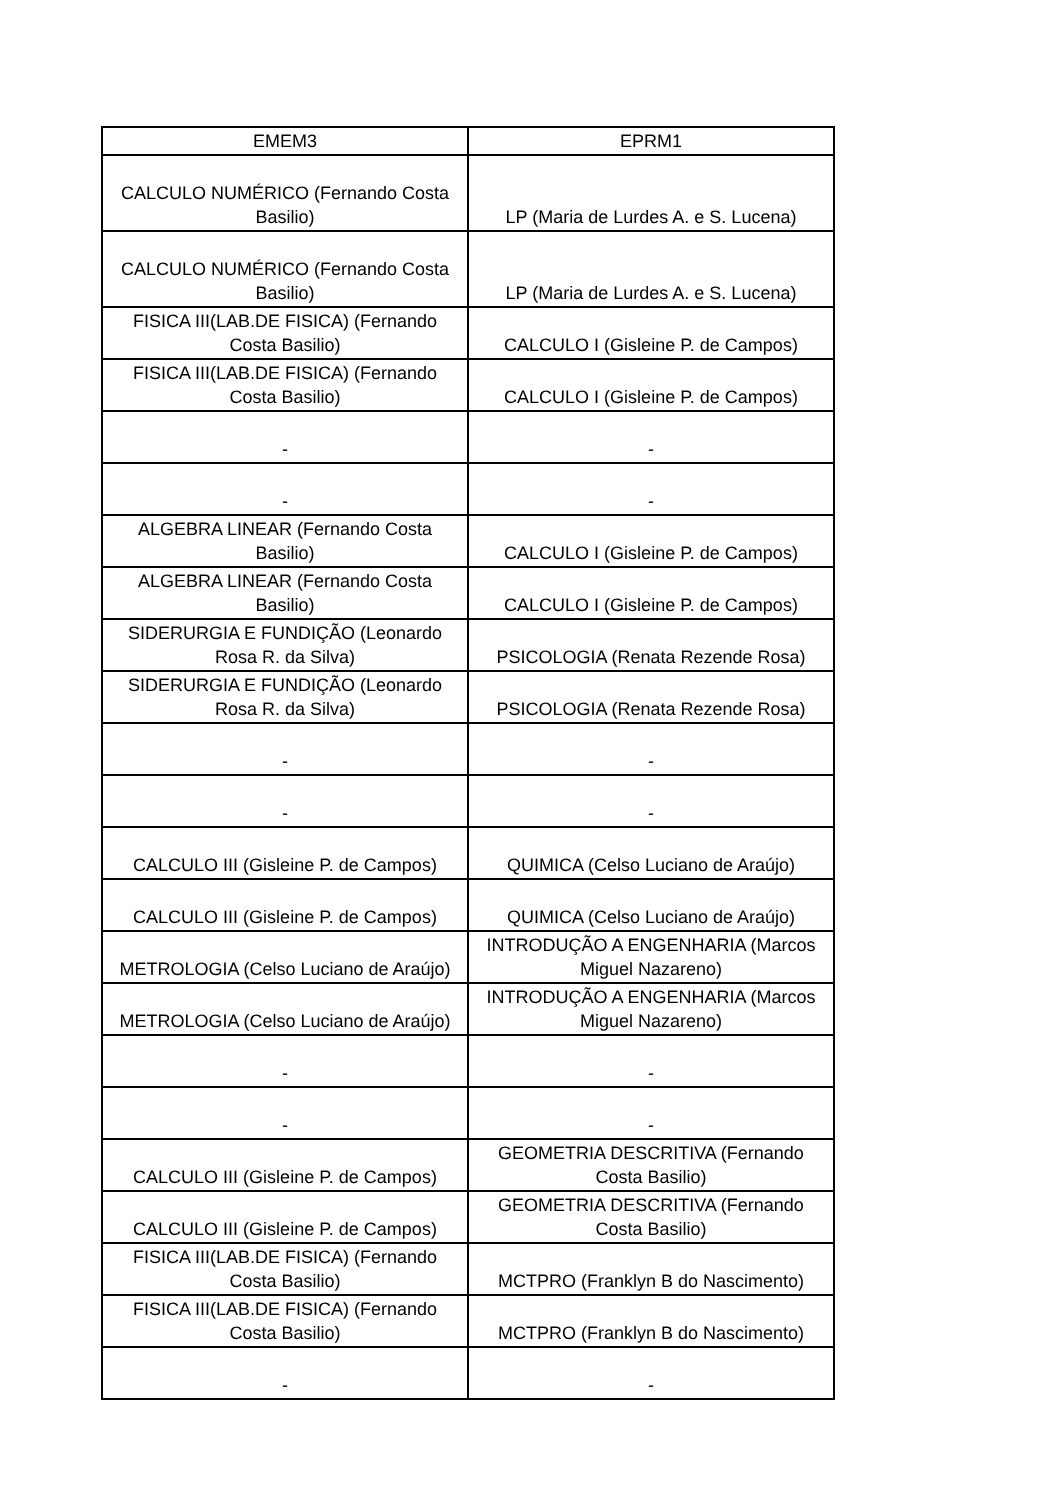| EMEM3 | EPRM1 |
| --- | --- |
| CALCULO NUMÉRICO (Fernando Costa Basilio) | LP (Maria de Lurdes A. e S. Lucena) |
| CALCULO NUMÉRICO (Fernando Costa Basilio) | LP (Maria de Lurdes A. e S. Lucena) |
| FISICA III(LAB.DE FISICA) (Fernando Costa Basilio) | CALCULO I (Gisleine P. de Campos) |
| FISICA III(LAB.DE FISICA) (Fernando Costa Basilio) | CALCULO I (Gisleine P. de Campos) |
| - | - |
| - | - |
| ALGEBRA LINEAR (Fernando Costa Basilio) | CALCULO I (Gisleine P. de Campos) |
| ALGEBRA LINEAR (Fernando Costa Basilio) | CALCULO I (Gisleine P. de Campos) |
| SIDERURGIA E FUNDIÇÃO (Leonardo Rosa R. da Silva) | PSICOLOGIA (Renata Rezende Rosa) |
| SIDERURGIA E FUNDIÇÃO (Leonardo Rosa R. da Silva) | PSICOLOGIA (Renata Rezende Rosa) |
| - | - |
| - | - |
| CALCULO III (Gisleine P. de Campos) | QUIMICA (Celso Luciano de Araújo) |
| CALCULO III (Gisleine P. de Campos) | QUIMICA (Celso Luciano de Araújo) |
| METROLOGIA (Celso Luciano de Araújo) | INTRODUÇÃO A ENGENHARIA (Marcos Miguel Nazareno) |
| METROLOGIA (Celso Luciano de Araújo) | INTRODUÇÃO A ENGENHARIA (Marcos Miguel Nazareno) |
| - | - |
| - | - |
| CALCULO III (Gisleine P. de Campos) | GEOMETRIA DESCRITIVA (Fernando Costa Basilio) |
| CALCULO III (Gisleine P. de Campos) | GEOMETRIA DESCRITIVA (Fernando Costa Basilio) |
| FISICA III(LAB.DE FISICA) (Fernando Costa Basilio) | MCTPRO (Franklyn B do Nascimento) |
| FISICA III(LAB.DE FISICA) (Fernando Costa Basilio) | MCTPRO (Franklyn B do Nascimento) |
| - | - |